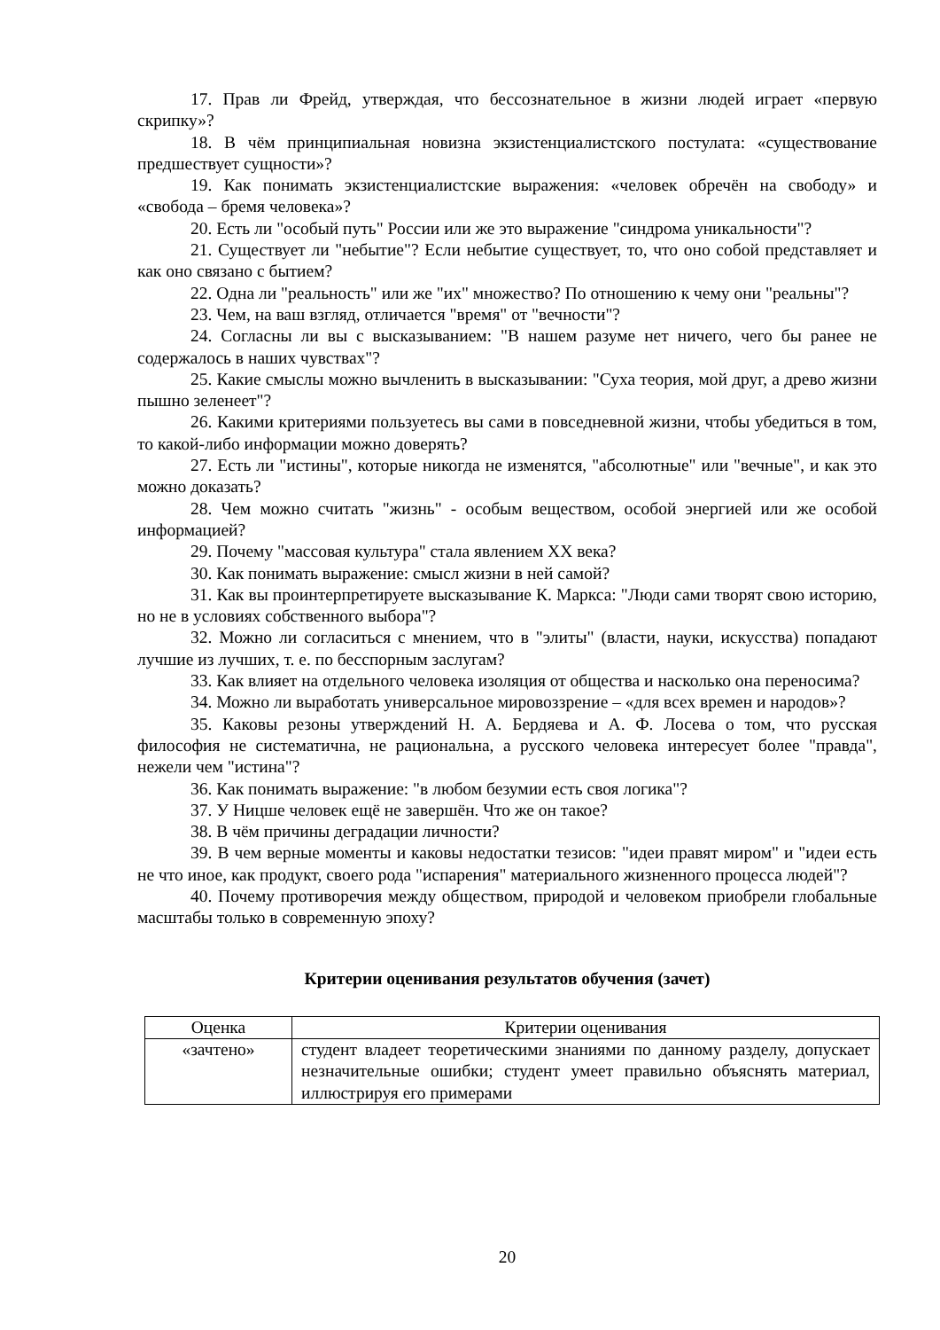17. Прав ли Фрейд, утверждая, что бессознательное в жизни людей играет «первую скрипку»?
18. В чём принципиальная новизна экзистенциалистского постулата: «существование предшествует сущности»?
19. Как понимать экзистенциалистские выражения: «человек обречён на свободу» и «свобода – бремя человека»?
20. Есть ли "особый путь" России или же это выражение "синдрома уникальности"?
21. Существует ли "небытие"? Если небытие существует, то, что оно собой представляет и как оно связано с бытием?
22. Одна ли "реальность" или же "их" множество? По отношению к чему они "реальны"?
23. Чем, на ваш взгляд, отличается "время" от "вечности"?
24. Согласны ли вы с высказыванием: "В нашем разуме нет ничего, чего бы ранее не содержалось в наших чувствах"?
25. Какие смыслы можно вычленить в высказывании: "Суха теория, мой друг, а древо жизни пышно зеленеет"?
26. Какими критериями пользуетесь вы сами в повседневной жизни, чтобы убедиться в том, то какой-либо информации можно доверять?
27. Есть ли "истины", которые никогда не изменятся, "абсолютные" или "вечные", и как это можно доказать?
28. Чем можно считать "жизнь" - особым веществом, особой энергией или же особой информацией?
29. Почему "массовая культура" стала явлением XX века?
30. Как понимать выражение: смысл жизни в ней самой?
31. Как вы проинтерпретируете высказывание К. Маркса: "Люди сами творят свою историю, но не в условиях собственного выбора"?
32. Можно ли согласиться с мнением, что в "элиты" (власти, науки, искусства) попадают лучшие из лучших, т. е. по бесспорным заслугам?
33. Как влияет на отдельного человека изоляция от общества и насколько она переносима?
34. Можно ли выработать универсальное мировоззрение – «для всех времен и народов»?
35. Каковы резоны утверждений Н. А. Бердяева и А. Ф. Лосева о том, что русская философия не систематична, не рациональна, а русского человека интересует более "правда", нежели чем "истина"?
36. Как понимать выражение: "в любом безумии есть своя логика"?
37. У Ницше человек ещё не завершён. Что же он такое?
38. В чём причины деградации личности?
39. В чем верные моменты и каковы недостатки тезисов: "идеи правят миром" и "идеи есть не что иное, как продукт, своего рода "испарения" материального жизненного процесса людей"?
40. Почему противоречия между обществом, природой и человеком приобрели глобальные масштабы только в современную эпоху?
Критерии оценивания результатов обучения (зачет)
| Оценка | Критерии оценивания |
| --- | --- |
| «зачтено» | студент владеет теоретическими знаниями по данному разделу, допускает незначительные ошибки; студент умеет правильно объяснять материал, иллюстрируя его примерами |
20